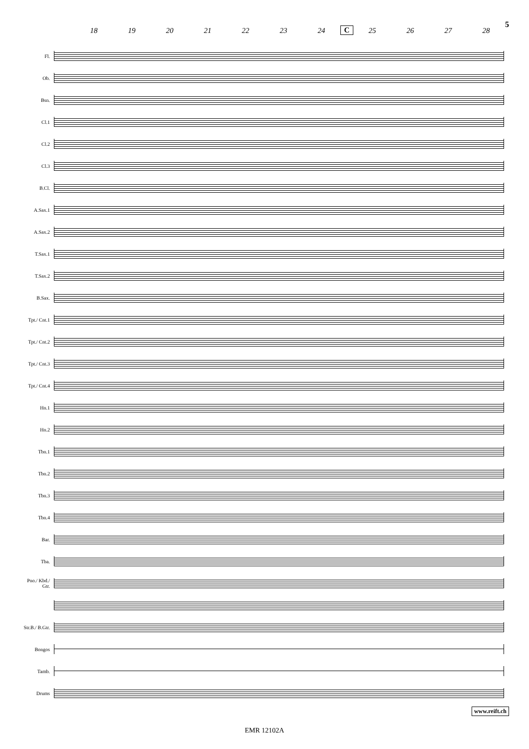5
18 19 20 21 22 23 24 C 25 26 27 28
Fl.
Ob.
Bsn.
Cl.1
Cl.2
Cl.3
B.Cl.
A.Sax.1
A.Sax.2
T.Sax.1
T.Sax.2
B.Sax.
Tpt./ Cnt.1
Tpt./ Cnt.2
Tpt./ Cnt.3
Tpt./ Cnt.4
Hn.1
Hn.2
Tbn.1
Tbn.2
Tbn.3
Tbn.4
Bar.
Tba.
Pno./ Kbd./ Gtr.
Str.B./ B.Gtr.
Bongos
Tamb.
Drums
www.reift.ch
EMR 12102A